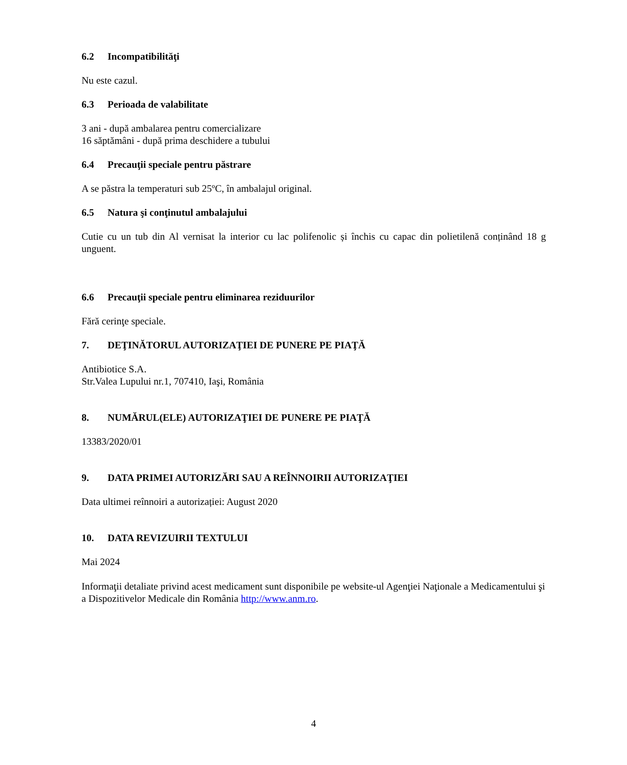6.2 Incompatibilităţi
Nu este cazul.
6.3 Perioada de valabilitate
3 ani - după ambalarea pentru comercializare
16 săptămâni - după prima deschidere a tubului
6.4 Precauţii speciale pentru păstrare
A se păstra la temperaturi sub 25ºC, în ambalajul original.
6.5 Natura şi conţinutul ambalajului
Cutie cu un tub din Al vernisat la interior cu lac polifenolic și închis cu capac din polietilenă conținând 18 g unguent.
6.6 Precauţii speciale pentru eliminarea reziduurilor
Fără cerinţe speciale.
7. DEŢINĂTORUL AUTORIZAŢIEI DE PUNERE PE PIAŢĂ
Antibiotice S.A.
Str.Valea Lupului nr.1, 707410, Iaşi, România
8. NUMĂRUL(ELE) AUTORIZAŢIEI DE PUNERE PE PIAŢĂ
13383/2020/01
9. DATA PRIMEI AUTORIZĂRI SAU A REÎNNOIRII AUTORIZAŢIEI
Data ultimei reînnoiri a autorizației: August 2020
10. DATA REVIZUIRII TEXTULUI
Mai 2024
Informaţii detaliate privind acest medicament sunt disponibile pe website-ul Agenţiei Naţionale a Medicamentului şi a Dispozitivelor Medicale din România http://www.anm.ro.
4